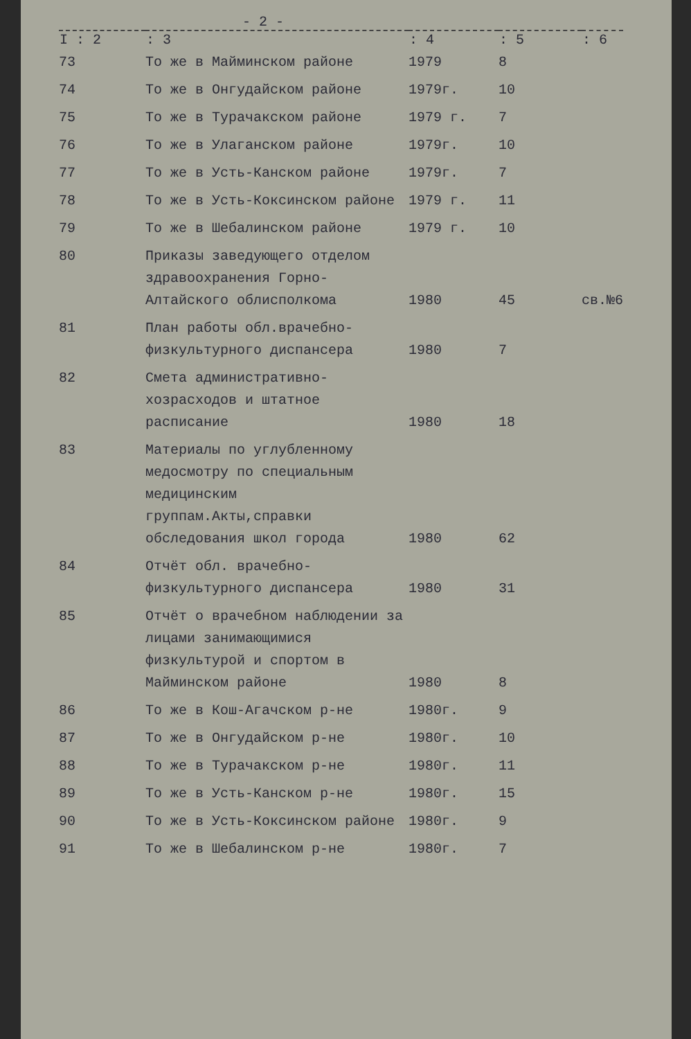- 2 -
| I : 2 | : 3 | : 4 | : 5 | : 6 |
| --- | --- | --- | --- | --- |
| 73 | То же в Майминском районе | 1979 | 8 | |
| 74 | То же в Онгудайском районе | 1979г. | 10 | |
| 75 | То же в Турачакском районе | 1979 г. | 7 | |
| 76 | То же в Улаганском районе | 1979г. | 10 | |
| 77 | То же в Усть-Канском районе | 1979г. | 7 | |
| 78 | То же в Усть-Коксинском районе | 1979 г. | 11 | |
| 79 | То же в Шебалинском районе | 1979 г. | 10 | |
| 80 | Приказы заведующего отделом здравоохранения Горно-Алтайского облисполкома | 1980 | 45 | св.№6 |
| 81 | План работы обл.врачебно-физкультурного диспансера | 1980 | 7 | |
| 82 | Смета административно-хозрасходов и штатное расписание | 1980 | 18 | |
| 83 | Материалы по углубленному медосмотру по специальным медицинским группам.Акты,справки обследования школ города | 1980 | 62 | |
| 84 | Отчёт обл. врачебно-физкультурного диспансера | 1980 | 31 | |
| 85 | Отчёт о врачебном наблюдении за лицами занимающимися физкультурой и спортом в Майминском районе | 1980 | 8 | |
| 86 | То же в Кош-Агачском р-не | 1980г. | 9 | |
| 87 | То же в Онгудайском р-не | 1980г. | 10 | |
| 88 | То же в Турачакском р-не | 1980г. | 11 | |
| 89 | То же в Усть-Канском р-не | 1980г. | 15 | |
| 90 | То же в Усть-Коксинском районе | 1980г. | 9 | |
| 91 | То же в Шебалинском р-не | 1980г. | 7 | |